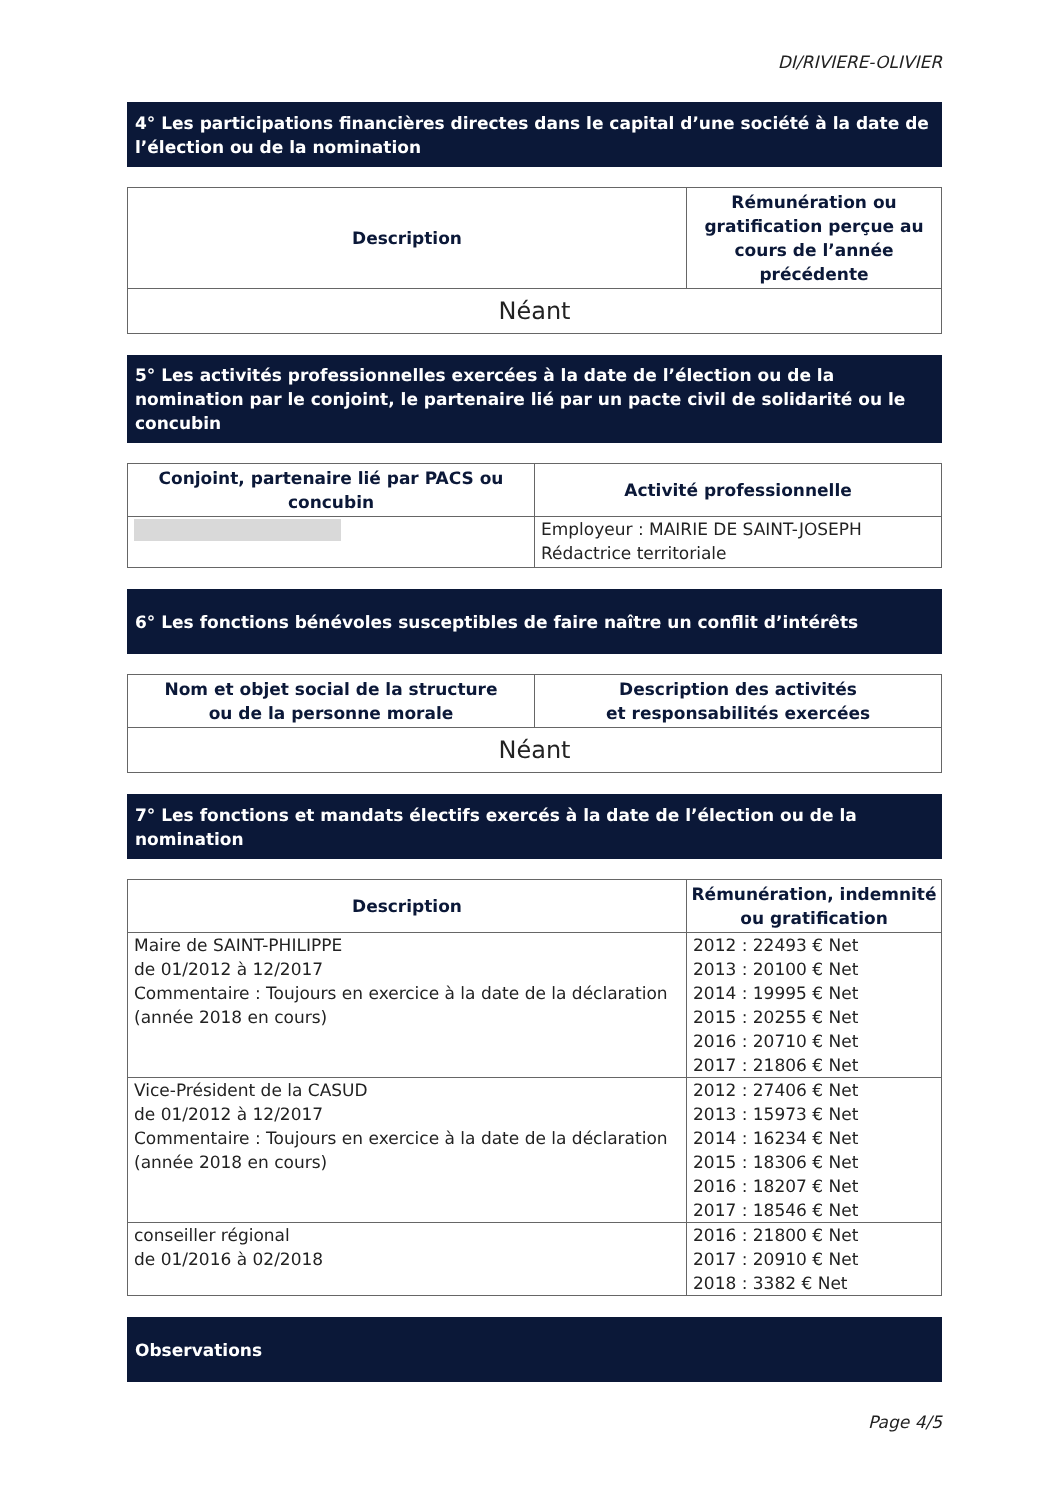DI/RIVIERE-OLIVIER
4° Les participations financières directes dans le capital d’une société à la date de l’élection ou de la nomination
| Description | Rémunération ou gratification perçue au cours de l’année précédente |
| --- | --- |
| Néant | |
5° Les activités professionnelles exercées à la date de l’élection ou de la nomination par le conjoint, le partenaire lié par un pacte civil de solidarité ou le concubin
| Conjoint, partenaire lié par PACS ou concubin | Activité professionnelle |
| --- | --- |
| | Employeur : MAIRIE DE SAINT-JOSEPH Rédactrice territoriale |
6° Les fonctions bénévoles susceptibles de faire naître un conflit d’intérêts
| Nom et objet social de la structure ou de la personne morale | Description des activités et responsabilités exercées |
| --- | --- |
| Néant | |
7° Les fonctions et mandats électifs exercés à la date de l’élection ou de la nomination
| Description | Rémunération, indemnité ou gratification |
| --- | --- |
| Maire de SAINT-PHILIPPE de 01/2012 à 12/2017 Commentaire : Toujours en exercice à la date de la déclaration (année 2018 en cours) | 2012 : 22493 € Net 2013 : 20100 € Net 2014 : 19995 € Net 2015 : 20255 € Net 2016 : 20710 € Net 2017 : 21806 € Net |
| Vice-Président de la CASUD de 01/2012 à 12/2017 Commentaire : Toujours en exercice à la date de la déclaration (année 2018 en cours) | 2012 : 27406 € Net 2013 : 15973 € Net 2014 : 16234 € Net 2015 : 18306 € Net 2016 : 18207 € Net 2017 : 18546 € Net |
| conseiller régional de 01/2016 à 02/2018 | 2016 : 21800 € Net 2017 : 20910 € Net 2018 : 3382 € Net |
Observations
Page 4/5